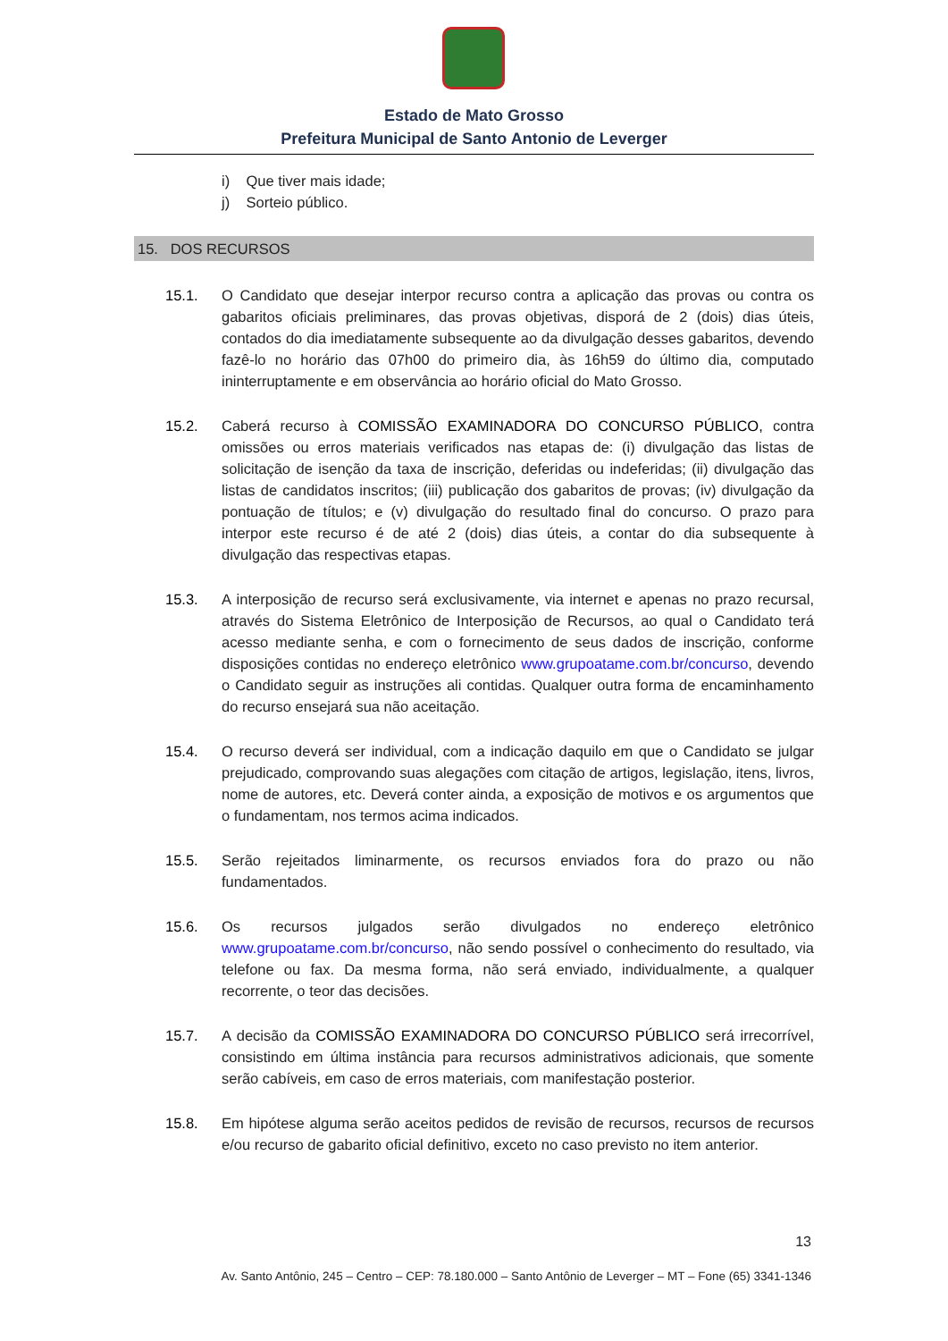Estado de Mato Grosso
Prefeitura Municipal de Santo Antonio de Leverger
i) Que tiver mais idade;
j) Sorteio público.
15. DOS RECURSOS
15.1. O Candidato que desejar interpor recurso contra a aplicação das provas ou contra os gabaritos oficiais preliminares, das provas objetivas, disporá de 2 (dois) dias úteis, contados do dia imediatamente subsequente ao da divulgação desses gabaritos, devendo fazê-lo no horário das 07h00 do primeiro dia, às 16h59 do último dia, computado ininterruptamente e em observância ao horário oficial do Mato Grosso.
15.2. Caberá recurso à COMISSÃO EXAMINADORA DO CONCURSO PÚBLICO, contra omissões ou erros materiais verificados nas etapas de: (i) divulgação das listas de solicitação de isenção da taxa de inscrição, deferidas ou indeferidas; (ii) divulgação das listas de candidatos inscritos; (iii) publicação dos gabaritos de provas; (iv) divulgação da pontuação de títulos; e (v) divulgação do resultado final do concurso. O prazo para interpor este recurso é de até 2 (dois) dias úteis, a contar do dia subsequente à divulgação das respectivas etapas.
15.3. A interposição de recurso será exclusivamente, via internet e apenas no prazo recursal, através do Sistema Eletrônico de Interposição de Recursos, ao qual o Candidato terá acesso mediante senha, e com o fornecimento de seus dados de inscrição, conforme disposições contidas no endereço eletrônico www.grupoatame.com.br/concurso, devendo o Candidato seguir as instruções ali contidas. Qualquer outra forma de encaminhamento do recurso ensejará sua não aceitação.
15.4. O recurso deverá ser individual, com a indicação daquilo em que o Candidato se julgar prejudicado, comprovando suas alegações com citação de artigos, legislação, itens, livros, nome de autores, etc. Deverá conter ainda, a exposição de motivos e os argumentos que o fundamentam, nos termos acima indicados.
15.5. Serão rejeitados liminarmente, os recursos enviados fora do prazo ou não fundamentados.
15.6. Os recursos julgados serão divulgados no endereço eletrônico www.grupoatame.com.br/concurso, não sendo possível o conhecimento do resultado, via telefone ou fax. Da mesma forma, não será enviado, individualmente, a qualquer recorrente, o teor das decisões.
15.7. A decisão da COMISSÃO EXAMINADORA DO CONCURSO PÚBLICO será irrecorrível, consistindo em última instância para recursos administrativos adicionais, que somente serão cabíveis, em caso de erros materiais, com manifestação posterior.
15.8. Em hipótese alguma serão aceitos pedidos de revisão de recursos, recursos de recursos e/ou recurso de gabarito oficial definitivo, exceto no caso previsto no item anterior.
13
Av. Santo Antônio, 245 – Centro – CEP: 78.180.000 – Santo Antônio de Leverger – MT – Fone (65) 3341-1346